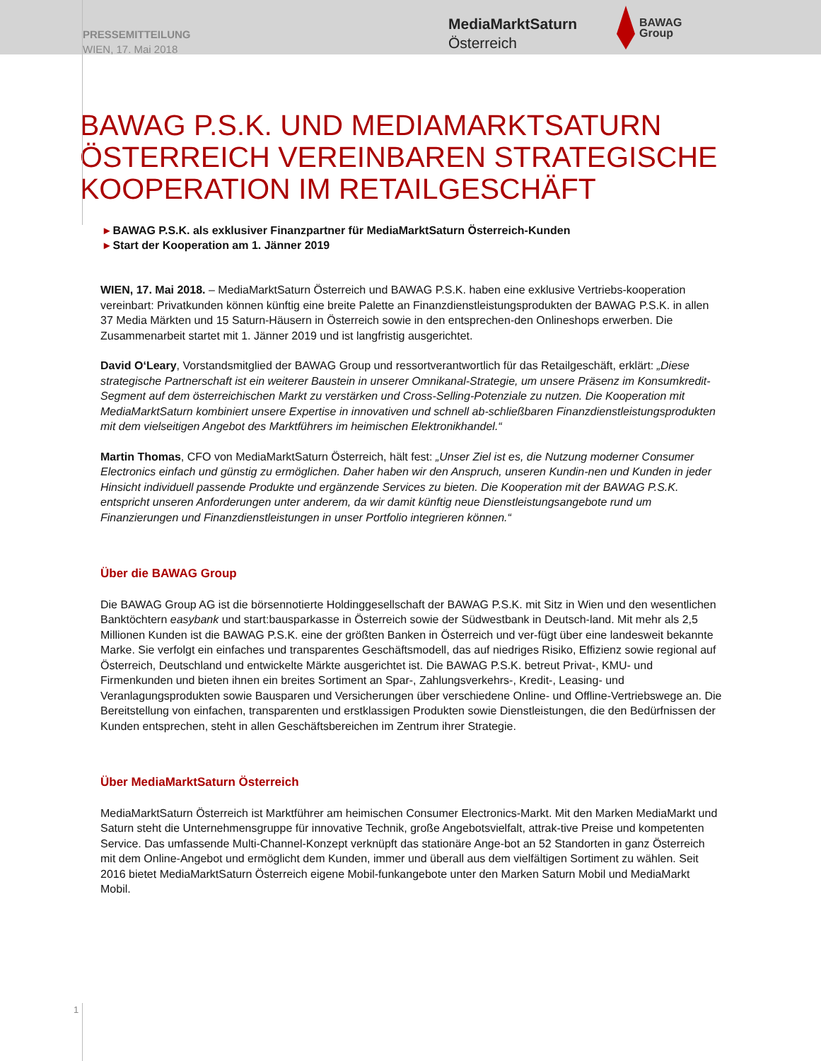PRESSEMITTEILUNG
WIEN, 17. Mai 2018
MediaMarktSaturn
Österreich
BAWAG
Group
BAWAG P.S.K. UND MEDIAMARKTSATURN ÖSTERREICH VEREINBAREN STRATEGISCHE KOOPERATION IM RETAILGESCHÄFT
▸ BAWAG P.S.K. als exklusiver Finanzpartner für MediaMarktSaturn Österreich-Kunden
▸ Start der Kooperation am 1. Jänner 2019
WIEN, 17. Mai 2018. – MediaMarktSaturn Österreich und BAWAG P.S.K. haben eine exklusive Vertriebs-kooperation vereinbart: Privatkunden können künftig eine breite Palette an Finanzdienstleistungsprodukten der BAWAG P.S.K. in allen 37 Media Märkten und 15 Saturn-Häusern in Österreich sowie in den entsprechen-den Onlineshops erwerben. Die Zusammenarbeit startet mit 1. Jänner 2019 und ist langfristig ausgerichtet.
David O‘Leary, Vorstandsmitglied der BAWAG Group und ressortverantwortlich für das Retailgeschäft, erklärt: „Diese strategische Partnerschaft ist ein weiterer Baustein in unserer Omnikanal-Strategie, um unsere Präsenz im Konsumkredit-Segment auf dem österreichischen Markt zu verstärken und Cross-Selling-Potenziale zu nutzen. Die Kooperation mit MediaMarktSaturn kombiniert unsere Expertise in innovativen und schnell ab-schließbaren Finanzdienstleistungsprodukten mit dem vielseitigen Angebot des Marktführers im heimischen Elektronikhandel.“
Martin Thomas, CFO von MediaMarktSaturn Österreich, hält fest: „Unser Ziel ist es, die Nutzung moderner Consumer Electronics einfach und günstig zu ermöglichen. Daher haben wir den Anspruch, unseren Kundin-nen und Kunden in jeder Hinsicht individuell passende Produkte und ergänzende Services zu bieten. Die Kooperation mit der BAWAG P.S.K. entspricht unseren Anforderungen unter anderem, da wir damit künftig neue Dienstleistungsangebote rund um Finanzierungen und Finanzdienstleistungen in unser Portfolio integrieren können.“
Über die BAWAG Group
Die BAWAG Group AG ist die börsennotierte Holdinggesellschaft der BAWAG P.S.K. mit Sitz in Wien und den wesentlichen Banktöchtern easybank und start:bausparkasse in Österreich sowie der Südwestbank in Deutsch-land. Mit mehr als 2,5 Millionen Kunden ist die BAWAG P.S.K. eine der größten Banken in Österreich und ver-fügt über eine landesweit bekannte Marke. Sie verfolgt ein einfaches und transparentes Geschäftsmodell, das auf niedriges Risiko, Effizienz sowie regional auf Österreich, Deutschland und entwickelte Märkte ausgerichtet ist. Die BAWAG P.S.K. betreut Privat-, KMU- und Firmenkunden und bieten ihnen ein breites Sortiment an Spar-, Zahlungsverkehrs-, Kredit-, Leasing- und Veranlagungsprodukten sowie Bausparen und Versicherungen über verschiedene Online- und Offline-Vertriebswege an. Die Bereitstellung von einfachen, transparenten und erstklassigen Produkten sowie Dienstleistungen, die den Bedürfnissen der Kunden entsprechen, steht in allen Geschäftsbereichen im Zentrum ihrer Strategie.
Über MediaMarktSaturn Österreich
MediaMarktSaturn Österreich ist Marktführer am heimischen Consumer Electronics-Markt. Mit den Marken MediaMarkt und Saturn steht die Unternehmensgruppe für innovative Technik, große Angebotsvielfalt, attrak-tive Preise und kompetenten Service. Das umfassende Multi-Channel-Konzept verknüpft das stationäre Ange-bot an 52 Standorten in ganz Österreich mit dem Online-Angebot und ermöglicht dem Kunden, immer und überall aus dem vielfältigen Sortiment zu wählen. Seit 2016 bietet MediaMarktSaturn Österreich eigene Mobil-funkangebote unter den Marken Saturn Mobil und MediaMarkt Mobil.
1